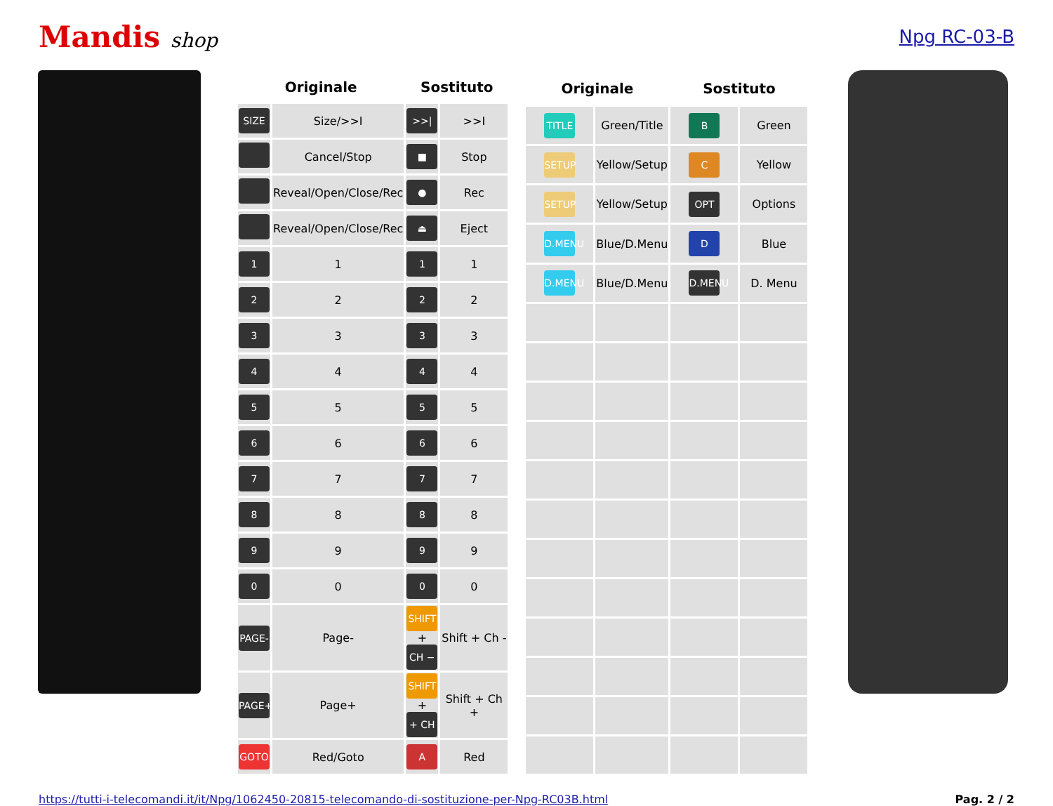Mandis shop Npg RC-03-B
| Originale | | Sostituto | |
| --- | --- | --- | --- |
| SIZE | Size/>>I | >>/ | >>I |
| | Cancel/Stop | ■ | Stop |
| | Reveal/Open/Close/Rec | ● | Rec |
| | Reveal/Open/Close/Rec | ⏏ | Eject |
| 1 | 1 | 1 | 1 |
| 2 | 2 | 2 | 2 |
| 3 | 3 | 3 | 3 |
| 4 | 4 | 4 | 4 |
| 5 | 5 | 5 | 5 |
| 6 | 6 | 6 | 6 |
| 7 | 7 | 7 | 7 |
| 8 | 8 | 8 | 8 |
| 9 | 9 | 9 | 9 |
| 0 | 0 | 0 | 0 |
| PAGE- | Page- | SHIFT + CH − | Shift + Ch - |
| PAGE+ | Page+ | SHIFT + + CH | Shift + Ch + |
| GOTO | Red/Goto | A | Red |
| Originale | | Sostituto | |
| --- | --- | --- | --- |
| TITLE | Green/Title | B | Green |
| SETUP | Yellow/Setup | C | Yellow |
| SETUP | Yellow/Setup | OPT | Options |
| D.MENU | Blue/D.Menu | D | Blue |
| D.MENU | Blue/D.Menu | D.MENU | D. Menu |
https://tutti-i-telecomandi.it/it/Npg/1062450-20815-telecomando-di-sostituzione-per-Npg-RC03B.html Pag. 2 / 2